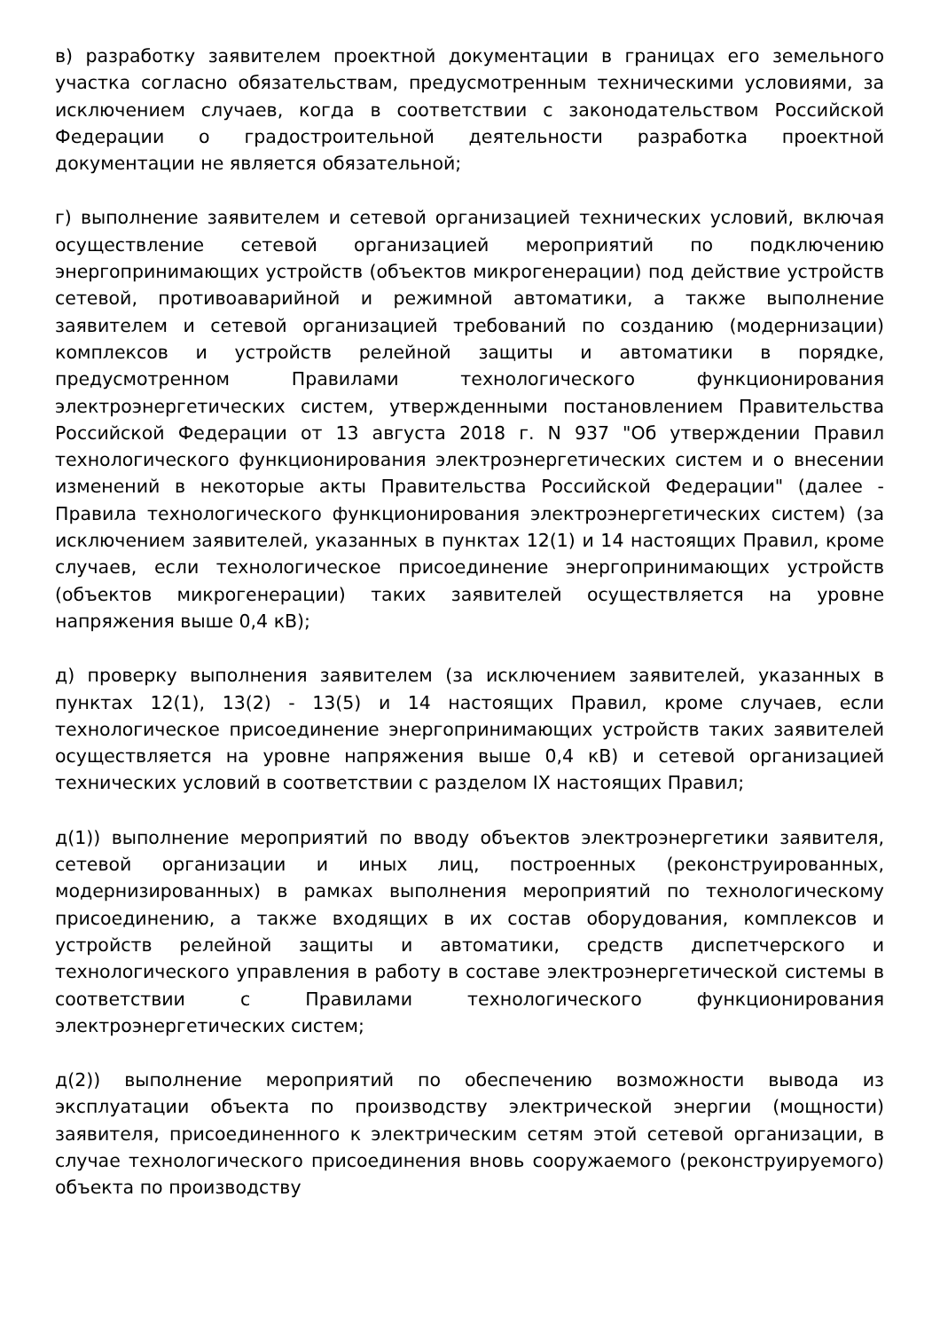в) разработку заявителем проектной документации в границах его земельного участка согласно обязательствам, предусмотренным техническими условиями, за исключением случаев, когда в соответствии с законодательством Российской Федерации о градостроительной деятельности разработка проектной документации не является обязательной;
г) выполнение заявителем и сетевой организацией технических условий, включая осуществление сетевой организацией мероприятий по подключению энергопринимающих устройств (объектов микрогенерации) под действие устройств сетевой, противоаварийной и режимной автоматики, а также выполнение заявителем и сетевой организацией требований по созданию (модернизации) комплексов и устройств релейной защиты и автоматики в порядке, предусмотренном Правилами технологического функционирования электроэнергетических систем, утвержденными постановлением Правительства Российской Федерации от 13 августа 2018 г. N 937 "Об утверждении Правил технологического функционирования электроэнергетических систем и о внесении изменений в некоторые акты Правительства Российской Федерации" (далее - Правила технологического функционирования электроэнергетических систем) (за исключением заявителей, указанных в пунктах 12(1) и 14 настоящих Правил, кроме случаев, если технологическое присоединение энергопринимающих устройств (объектов микрогенерации) таких заявителей осуществляется на уровне напряжения выше 0,4 кВ);
д) проверку выполнения заявителем (за исключением заявителей, указанных в пунктах 12(1), 13(2) - 13(5) и 14 настоящих Правил, кроме случаев, если технологическое присоединение энергопринимающих устройств таких заявителей осуществляется на уровне напряжения выше 0,4 кВ) и сетевой организацией технических условий в соответствии с разделом IX настоящих Правил;
д(1)) выполнение мероприятий по вводу объектов электроэнергетики заявителя, сетевой организации и иных лиц, построенных (реконструированных, модернизированных) в рамках выполнения мероприятий по технологическому присоединению, а также входящих в их состав оборудования, комплексов и устройств релейной защиты и автоматики, средств диспетчерского и технологического управления в работу в составе электроэнергетической системы в соответствии с Правилами технологического функционирования электроэнергетических систем;
д(2)) выполнение мероприятий по обеспечению возможности вывода из эксплуатации объекта по производству электрической энергии (мощности) заявителя, присоединенного к электрическим сетям этой сетевой организации, в случае технологического присоединения вновь сооружаемого (реконструируемого) объекта по производству